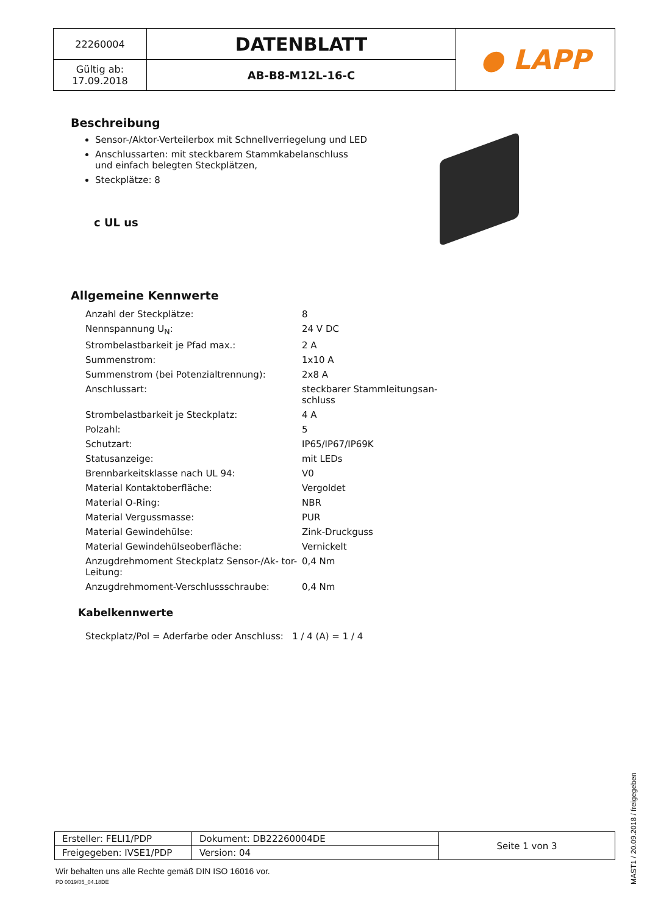| 22260004 | DATENBLATT | ● LAPP |
| Gültig ab: 17.09.2018 | AB-B8-M12L-16-C | |
Beschreibung
Sensor-/Aktor-Verteilerbox mit Schnellverriegelung und LED
Anschlussarten: mit steckbarem Stammkabelanschluss
und einfach belegten Steckplätzen,
Steckplätze: 8
c UL us
Allgemeine Kennwerte
| Anzahl der Steckplätze: | 8 |
| Nennspannung U<sub>N</sub>: | 24 V DC |
| Strombelastbarkeit je Pfad max.: | 2 A |
| Summenstrom: | 1x10 A |
| Summenstrom (bei Potenzialtrennung): | 2x8 A |
| Anschlussart: | steckbarer Stammleitungsan- schluss |
| Strombelastbarkeit je Steckplatz: | 4 A |
| Polzahl: | 5 |
| Schutzart: | IP65/IP67/IP69K |
| Statusanzeige: | mit LEDs |
| Brennbarkeitsklasse nach UL 94: | V0 |
| Material Kontaktoberfläche: | Vergoldet |
| Material O-Ring: | NBR |
| Material Vergussmasse: | PUR |
| Material Gewindehülse: | Zink-Druckguss |
| Material Gewindehülseoberfläche: | Vernickelt |
| Anzugdrehmoment Steckplatz Sensor-/Ak- tor-Leitung: | 0,4 Nm |
| Anzugdrehmoment-Verschlussschraube: | 0,4 Nm |
Kabelkennwerte
Steckplatz/Pol = Aderfarbe oder Anschluss: 1 / 4 (A) = 1 / 4
| Ersteller: FELI1/PDP | Dokument: DB22260004DE | Seite 1 von 3 |
| Freigegeben: IVSE1/PDP | Version: 04 | |
Wir behalten uns alle Rechte gemäß DIN ISO 16016 vor.
PD 0019/05_04.18DE
MAST1 / 20.09.2018 / freigegeben